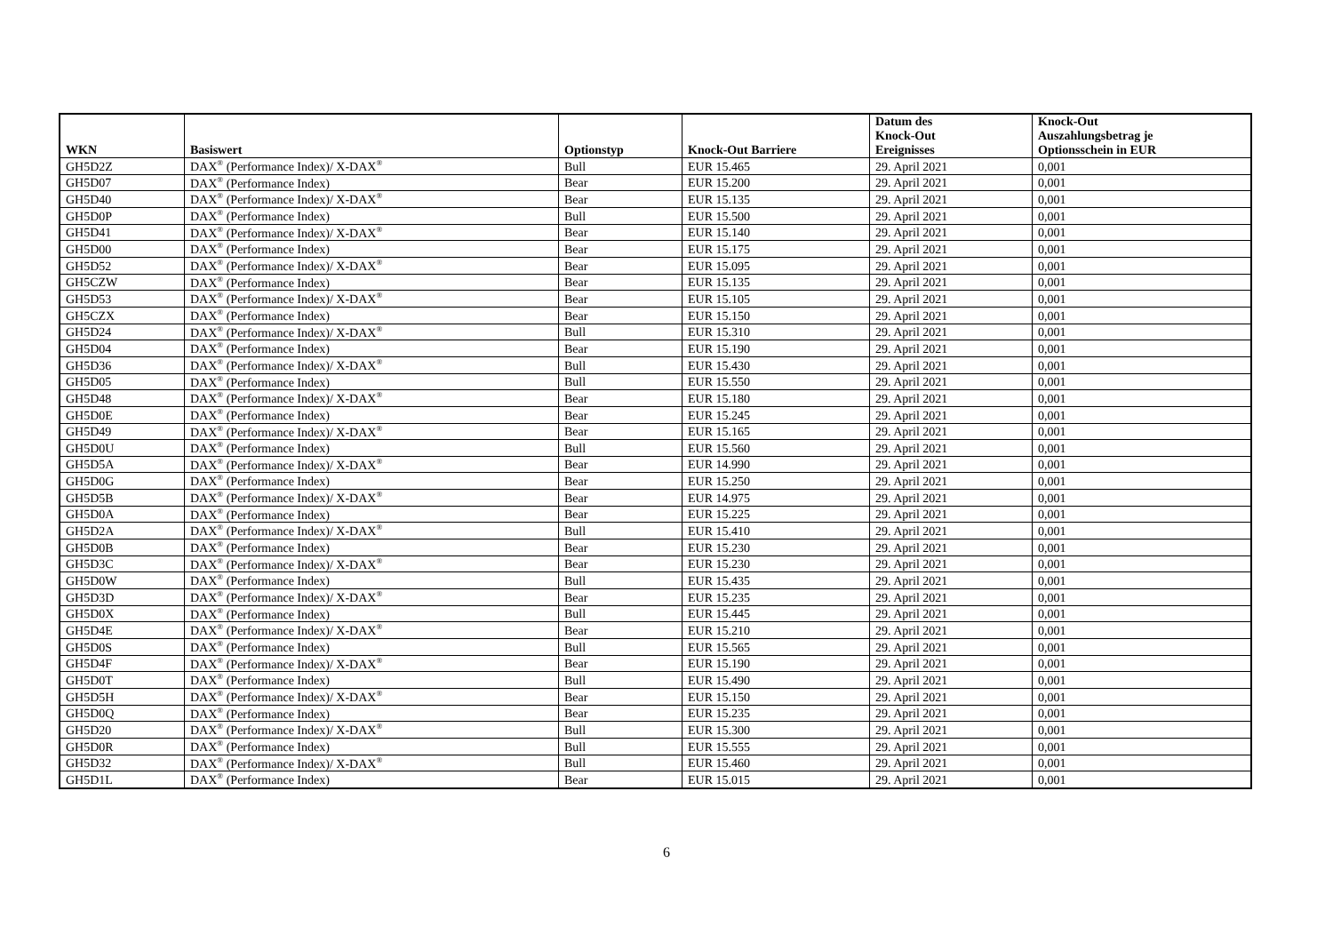| WKN | Basiswert | Optionstyp | Knock-Out Barriere | Datum des Knock-Out Ereignisses | Knock-Out Auszahlungsbetrag je Optionsschein in EUR |
| --- | --- | --- | --- | --- | --- |
| GH5D2Z | DAX<sup>®</sup> (Performance Index)/ X-DAX<sup>®</sup> | Bull | EUR 15.465 | 29. April 2021 | 0,001 |
| GH5D07 | DAX<sup>®</sup> (Performance Index) | Bear | EUR 15.200 | 29. April 2021 | 0,001 |
| GH5D40 | DAX<sup>®</sup> (Performance Index)/ X-DAX<sup>®</sup> | Bear | EUR 15.135 | 29. April 2021 | 0,001 |
| GH5D0P | DAX<sup>®</sup> (Performance Index) | Bull | EUR 15.500 | 29. April 2021 | 0,001 |
| GH5D41 | DAX<sup>®</sup> (Performance Index)/ X-DAX<sup>®</sup> | Bear | EUR 15.140 | 29. April 2021 | 0,001 |
| GH5D00 | DAX<sup>®</sup> (Performance Index) | Bear | EUR 15.175 | 29. April 2021 | 0,001 |
| GH5D52 | DAX<sup>®</sup> (Performance Index)/ X-DAX<sup>®</sup> | Bear | EUR 15.095 | 29. April 2021 | 0,001 |
| GH5CZW | DAX<sup>®</sup> (Performance Index) | Bear | EUR 15.135 | 29. April 2021 | 0,001 |
| GH5D53 | DAX<sup>®</sup> (Performance Index)/ X-DAX<sup>®</sup> | Bear | EUR 15.105 | 29. April 2021 | 0,001 |
| GH5CZX | DAX<sup>®</sup> (Performance Index) | Bear | EUR 15.150 | 29. April 2021 | 0,001 |
| GH5D24 | DAX<sup>®</sup> (Performance Index)/ X-DAX<sup>®</sup> | Bull | EUR 15.310 | 29. April 2021 | 0,001 |
| GH5D04 | DAX<sup>®</sup> (Performance Index) | Bear | EUR 15.190 | 29. April 2021 | 0,001 |
| GH5D36 | DAX<sup>®</sup> (Performance Index)/ X-DAX<sup>®</sup> | Bull | EUR 15.430 | 29. April 2021 | 0,001 |
| GH5D05 | DAX<sup>®</sup> (Performance Index) | Bull | EUR 15.550 | 29. April 2021 | 0,001 |
| GH5D48 | DAX<sup>®</sup> (Performance Index)/ X-DAX<sup>®</sup> | Bear | EUR 15.180 | 29. April 2021 | 0,001 |
| GH5D0E | DAX<sup>®</sup> (Performance Index) | Bear | EUR 15.245 | 29. April 2021 | 0,001 |
| GH5D49 | DAX<sup>®</sup> (Performance Index)/ X-DAX<sup>®</sup> | Bear | EUR 15.165 | 29. April 2021 | 0,001 |
| GH5D0U | DAX<sup>®</sup> (Performance Index) | Bull | EUR 15.560 | 29. April 2021 | 0,001 |
| GH5D5A | DAX<sup>®</sup> (Performance Index)/ X-DAX<sup>®</sup> | Bear | EUR 14.990 | 29. April 2021 | 0,001 |
| GH5D0G | DAX<sup>®</sup> (Performance Index) | Bear | EUR 15.250 | 29. April 2021 | 0,001 |
| GH5D5B | DAX<sup>®</sup> (Performance Index)/ X-DAX<sup>®</sup> | Bear | EUR 14.975 | 29. April 2021 | 0,001 |
| GH5D0A | DAX<sup>®</sup> (Performance Index) | Bear | EUR 15.225 | 29. April 2021 | 0,001 |
| GH5D2A | DAX<sup>®</sup> (Performance Index)/ X-DAX<sup>®</sup> | Bull | EUR 15.410 | 29. April 2021 | 0,001 |
| GH5D0B | DAX<sup>®</sup> (Performance Index) | Bear | EUR 15.230 | 29. April 2021 | 0,001 |
| GH5D3C | DAX<sup>®</sup> (Performance Index)/ X-DAX<sup>®</sup> | Bear | EUR 15.230 | 29. April 2021 | 0,001 |
| GH5D0W | DAX<sup>®</sup> (Performance Index) | Bull | EUR 15.435 | 29. April 2021 | 0,001 |
| GH5D3D | DAX<sup>®</sup> (Performance Index)/ X-DAX<sup>®</sup> | Bear | EUR 15.235 | 29. April 2021 | 0,001 |
| GH5D0X | DAX<sup>®</sup> (Performance Index) | Bull | EUR 15.445 | 29. April 2021 | 0,001 |
| GH5D4E | DAX<sup>®</sup> (Performance Index)/ X-DAX<sup>®</sup> | Bear | EUR 15.210 | 29. April 2021 | 0,001 |
| GH5D0S | DAX<sup>®</sup> (Performance Index) | Bull | EUR 15.565 | 29. April 2021 | 0,001 |
| GH5D4F | DAX<sup>®</sup> (Performance Index)/ X-DAX<sup>®</sup> | Bear | EUR 15.190 | 29. April 2021 | 0,001 |
| GH5D0T | DAX<sup>®</sup> (Performance Index) | Bull | EUR 15.490 | 29. April 2021 | 0,001 |
| GH5D5H | DAX<sup>®</sup> (Performance Index)/ X-DAX<sup>®</sup> | Bear | EUR 15.150 | 29. April 2021 | 0,001 |
| GH5D0Q | DAX<sup>®</sup> (Performance Index) | Bear | EUR 15.235 | 29. April 2021 | 0,001 |
| GH5D20 | DAX<sup>®</sup> (Performance Index)/ X-DAX<sup>®</sup> | Bull | EUR 15.300 | 29. April 2021 | 0,001 |
| GH5D0R | DAX<sup>®</sup> (Performance Index) | Bull | EUR 15.555 | 29. April 2021 | 0,001 |
| GH5D32 | DAX<sup>®</sup> (Performance Index)/ X-DAX<sup>®</sup> | Bull | EUR 15.460 | 29. April 2021 | 0,001 |
| GH5D1L | DAX<sup>®</sup> (Performance Index) | Bear | EUR 15.015 | 29. April 2021 | 0,001 |
6